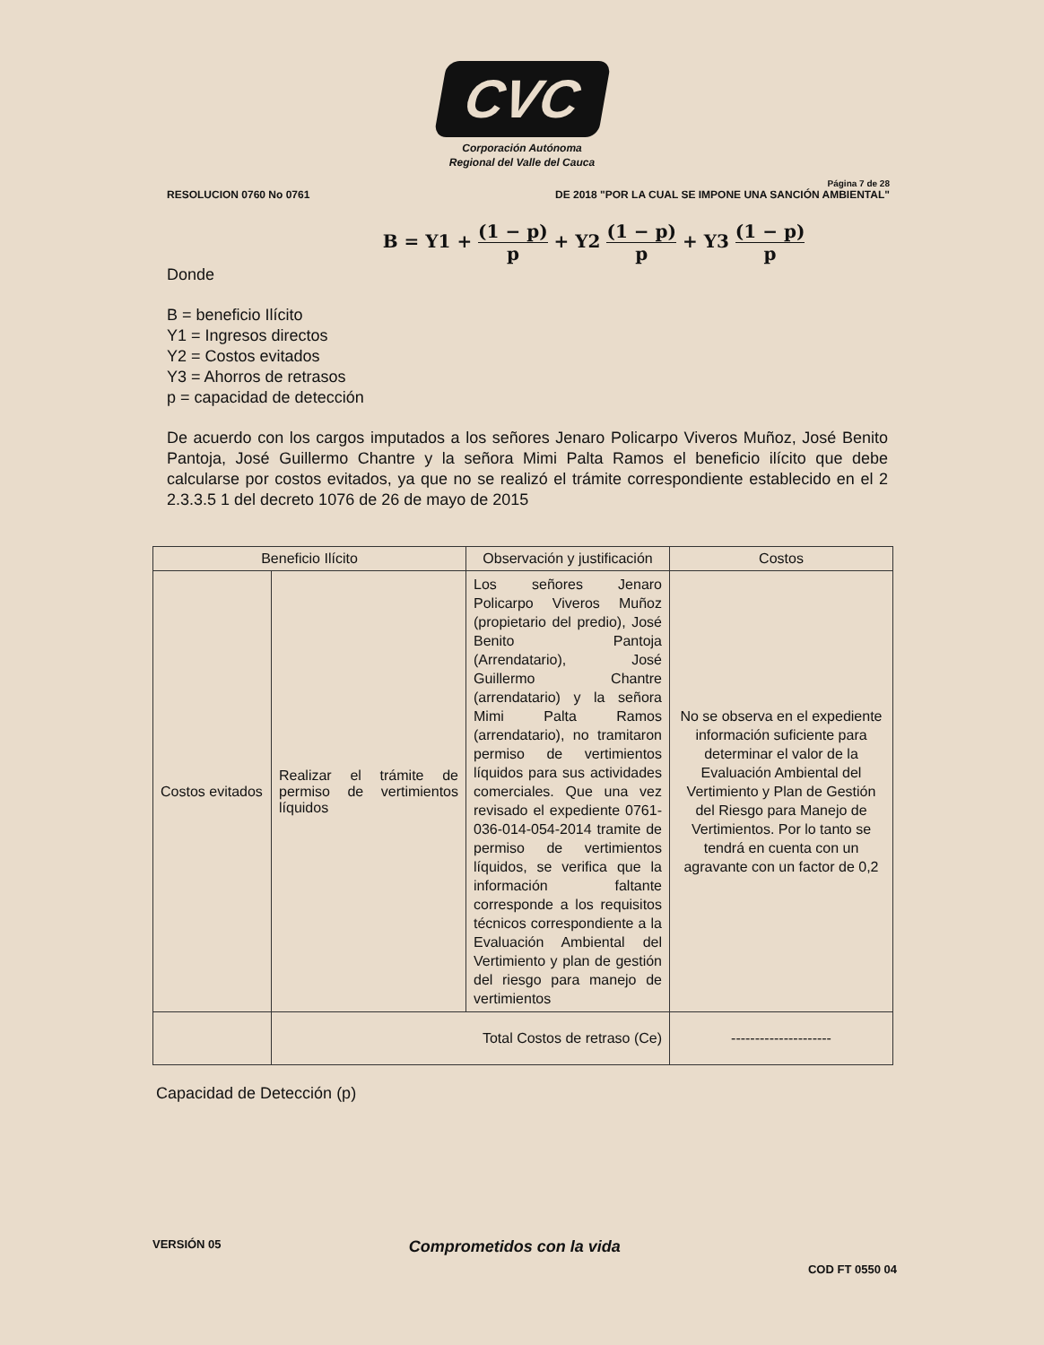CVC
Corporación Autónoma
Regional del Valle del Cauca
Página 7 de 28
RESOLUCION 0760 No 0761 DE 2018 "POR LA CUAL SE IMPONE UNA SANCIÓN AMBIENTAL"
B = Y1 + (1 − p) p + Y2 (1 − p) p + Y3 (1 − p) p
Donde
B = beneficio Ilícito
Y1 = Ingresos directos
Y2 = Costos evitados
Y3 = Ahorros de retrasos
p = capacidad de detección
De acuerdo con los cargos imputados a los señores Jenaro Policarpo Viveros Muñoz, José Benito Pantoja, José Guillermo Chantre y la señora Mimi Palta Ramos el beneficio ilícito que debe calcularse por costos evitados, ya que no se realizó el trámite correspondiente establecido en el 2 2.3.3.5 1 del decreto 1076 de 26 de mayo de 2015
| Beneficio Ilícito | | Observación y justificación | Costos |
| --- | --- | --- | --- |
| Costos evitados | Realizar el trámite de permiso de vertimientos líquidos | Los señores Jenaro Policarpo Viveros Muñoz (propietario del predio), José Benito Pantoja (Arrendatario), José Guillermo Chantre (arrendatario) y la señora Mimi Palta Ramos (arrendatario), no tramitaron permiso de vertimientos líquidos para sus actividades comerciales. Que una vez revisado el expediente 0761-036-014-054-2014 tramite de permiso de vertimientos líquidos, se verifica que la información faltante corresponde a los requisitos técnicos correspondiente a la Evaluación Ambiental del Vertimiento y plan de gestión del riesgo para manejo de vertimientos | No se observa en el expediente información suficiente para determinar el valor de la Evaluación Ambiental del Vertimiento y Plan de Gestión del Riesgo para Manejo de Vertimientos. Por lo tanto se tendrá en cuenta con un agravante con un factor de 0,2 |
| | Total Costos de retraso (Ce) | | --------------------- |
Capacidad de Detección (p)
VERSIÓN 05 Comprometidos con la vida COD FT 0550 04